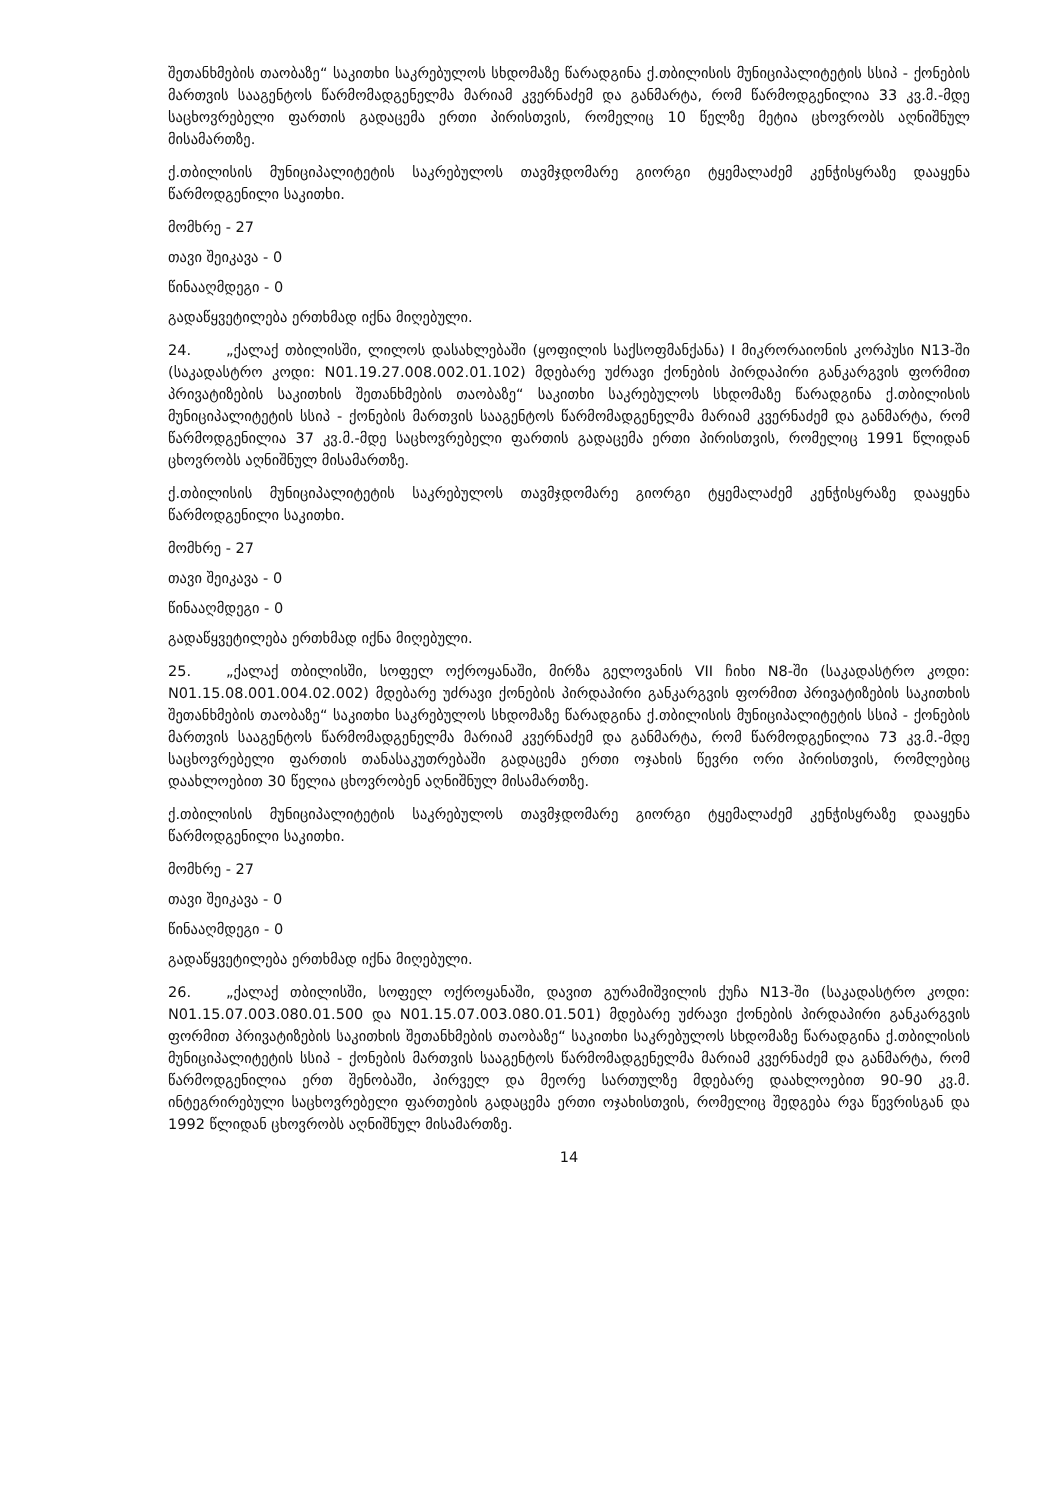შეთანხმების თაობაზე“ საკითხი საკრებულოს სხდომაზე წარადგინა ქ.თბილისის მუნიციპალიტეტის სსიპ - ქონების მართვის სააგენტოს წარმომადგენელმა მარიამ კვერნაძემ და განმარტა, რომ წარმოდგენილია 33 კვ.მ.-მდე საცხოვრებელი ფართის გადაცემა ერთი პირისთვის, რომელიც 10 წელზე მეტია ცხოვრობს აღნიშნულ მისამართზე.
ქ.თბილისის მუნიციპალიტეტის საკრებულოს თავმჯდომარე გიორგი ტყემალაძემ კენჭისყრაზე დააყენა წარმოდგენილი საკითხი.
მომხრე - 27
თავი შეიკავა - 0
წინააღმდეგი - 0
გადაწყვეტილება ერთხმად იქნა მიღებული.
24. „ქალაქ თბილისში, ლილოს დასახლებაში (ყოფილის საქსოფმანქანა) I მიკრორაიონის კორპუსი N13-ში (საკადასტრო კოდი: N01.19.27.008.002.01.102) მდებარე უძრავი ქონების პირდაპირი განკარგვის ფორმით პრივატიზების საკითხის შეთანხმების თაობაზე“ საკითხი საკრებულოს სხდომაზე წარადგინა ქ.თბილისის მუნიციპალიტეტის სსიპ - ქონების მართვის სააგენტოს წარმომადგენელმა მარიამ კვერნაძემ და განმარტა, რომ წარმოდგენილია 37 კვ.მ.-მდე საცხოვრებელი ფართის გადაცემა ერთი პირისთვის, რომელიც 1991 წლიდან ცხოვრობს აღნიშნულ მისამართზე.
ქ.თბილისის მუნიციპალიტეტის საკრებულოს თავმჯდომარე გიორგი ტყემალაძემ კენჭისყრაზე დააყენა წარმოდგენილი საკითხი.
მომხრე - 27
თავი შეიკავა - 0
წინააღმდეგი - 0
გადაწყვეტილება ერთხმად იქნა მიღებული.
25. „ქალაქ თბილისში, სოფელ ოქროყანაში, მირზა გელოვანის VII ჩიხი N8-ში (საკადასტრო კოდი: N01.15.08.001.004.02.002) მდებარე უძრავი ქონების პირდაპირი განკარგვის ფორმით პრივატიზების საკითხის შეთანხმების თაობაზე“ საკითხი საკრებულოს სხდომაზე წარადგინა ქ.თბილისის მუნიციპალიტეტის სსიპ - ქონების მართვის სააგენტოს წარმომადგენელმა მარიამ კვერნაძემ და განმარტა, რომ წარმოდგენილია 73 კვ.მ.-მდე საცხოვრებელი ფართის თანასაკუთრებაში გადაცემა ერთი ოჯახის წევრი ორი პირისთვის, რომლებიც დაახლოებით 30 წელია ცხოვრობენ აღნიშნულ მისამართზე.
ქ.თბილისის მუნიციპალიტეტის საკრებულოს თავმჯდომარე გიორგი ტყემალაძემ კენჭისყრაზე დააყენა წარმოდგენილი საკითხი.
მომხრე - 27
თავი შეიკავა - 0
წინააღმდეგი - 0
გადაწყვეტილება ერთხმად იქნა მიღებული.
26. „ქალაქ თბილისში, სოფელ ოქროყანაში, დავით გურამიშვილის ქუჩა N13-ში (საკადასტრო კოდი: N01.15.07.003.080.01.500 და N01.15.07.003.080.01.501) მდებარე უძრავი ქონების პირდაპირი განკარგვის ფორმით პრივატიზების საკითხის შეთანხმების თაობაზე“ საკითხი საკრებულოს სხდომაზე წარადგინა ქ.თბილისის მუნიციპალიტეტის სსიპ - ქონების მართვის სააგენტოს წარმომადგენელმა მარიამ კვერნაძემ და განმარტა, რომ წარმოდგენილია ერთ შენობაში, პირველ და მეორე სართულზე მდებარე დაახლოებით 90-90 კვ.მ. ინტეგრირებული საცხოვრებელი ფართების გადაცემა ერთი ოჯახისთვის, რომელიც შედგება რვა წევრისგან და 1992 წლიდან ცხოვრობს აღნიშნულ მისამართზე.
14